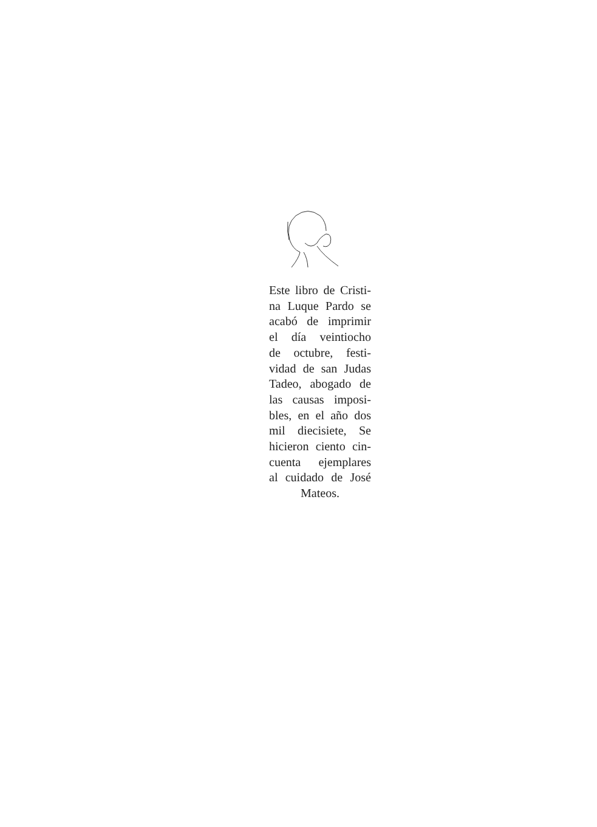Este libro de Cristi-
na Luque Pardo se
acabó de imprimir
el día veintiocho
de octubre, festi-
vidad de san Judas
Tadeo, abogado de
las causas imposi-
bles, en el año dos
mil diecisiete, Se
hicieron ciento cin-
cuenta ejemplares
al cuidado de José
Mateos.